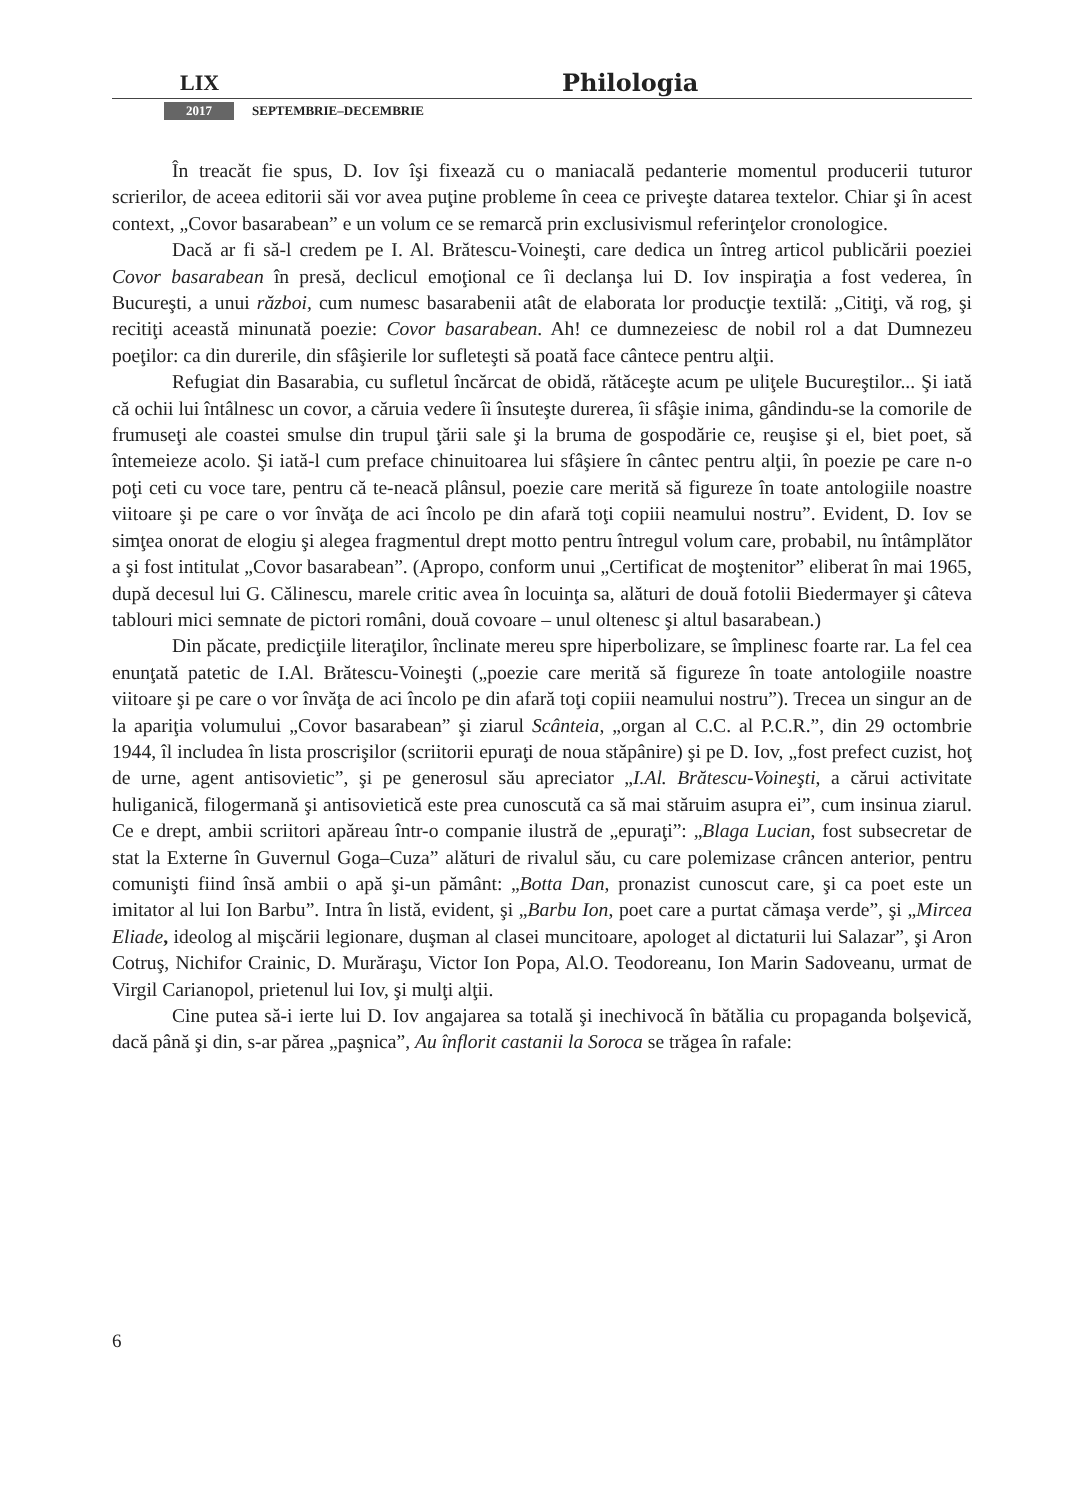LIX Philologia
2017 SEPTEMBRIE–DECEMBRIE
În treacăt fie spus, D. Iov îşi fixează cu o maniacală pedanterie momentul producerii tuturor scrierilor, de aceea editorii săi vor avea puţine probleme în ceea ce priveşte datarea textelor. Chiar şi în acest context, „Covor basarabean” e un volum ce se remarcă prin exclusivismul referinţelor cronologice.
Dacă ar fi să-l credem pe I. Al. Brătescu-Voineşti, care dedica un întreg articol publicării poeziei Covor basarabean în presă, declicul emoţional ce îi declanşa lui D. Iov inspiraţia a fost vederea, în Bucureşti, a unui război, cum numesc basarabenii atât de elaborata lor producţie textilă: „Citiţi, vă rog, şi recitiţi această minunată poezie: Covor basarabean. Ah! ce dumnezeiesc de nobil rol a dat Dumnezeu poeţilor: ca din durerile, din sfâşierile lor sufleteşti să poată face cântece pentru alţii.
Refugiat din Basarabia, cu sufletul încărcat de obidă, rătăceşte acum pe uliţele Bucureştilor... Şi iată că ochii lui întâlnesc un covor, a căruia vedere îi însuteşte durerea, îi sfâşie inima, gândindu-se la comorile de frumuseţi ale coastei smulse din trupul ţării sale şi la bruma de gospodărie ce, reuşise şi el, biet poet, să întemeieze acolo. Şi iată-l cum preface chinuitoarea lui sfâşiere în cântec pentru alţii, în poezie pe care n-o poţi ceti cu voce tare, pentru că te-neacă plânsul, poezie care merită să figureze în toate antologiile noastre viitoare şi pe care o vor învăţa de aci încolo pe din afară toţi copiii neamului nostru”. Evident, D. Iov se simţea onorat de elogiu şi alegea fragmentul drept motto pentru întregul volum care, probabil, nu întâmplător a şi fost intitulat „Covor basarabean”. (Apropo, conform unui „Certificat de moştenitor” eliberat în mai 1965, după decesul lui G. Călinescu, marele critic avea în locuinţa sa, alături de două fotolii Biedermayer şi câteva tablouri mici semnate de pictori români, două covoare – unul oltenesc şi altul basarabean.)
Din păcate, predicţiile literaţilor, înclinate mereu spre hiperbolizare, se împlinesc foarte rar. La fel cea enunţată patetic de I.Al. Brătescu-Voineşti („poezie care merită să figureze în toate antologiile noastre viitoare şi pe care o vor învăţa de aci încolo pe din afară toţi copiii neamului nostru”). Trecea un singur an de la apariţia volumului „Covor basarabean” şi ziarul Scânteia, „organ al C.C. al P.C.R.”, din 29 octombrie 1944, îl includea în lista proscrişilor (scriitorii epuraţi de noua stăpânire) şi pe D. Iov, „fost prefect cuzist, hoţ de urne, agent antisovietic”, şi pe generosul său apreciator „I.Al. Brătescu-Voineşti, a cărui activitate huliganică, filogermană şi antisovietică este prea cunoscută ca să mai stăruim asupra ei”, cum insinua ziarul. Ce e drept, ambii scriitori apăreau într-o companie ilustră de „epuraţi”: „Blaga Lucian, fost subsecretar de stat la Externe în Guvernul Goga–Cuza” alături de rivalul său, cu care polemizase crâncen anterior, pentru comunişti fiind însă ambii o apă şi-un pământ: „Botta Dan, pronazist cunoscut care, şi ca poet este un imitator al lui Ion Barbu”. Intra în listă, evident, şi „Barbu Ion, poet care a purtat cămaşa verde”, şi „Mircea Eliade, ideolog al mişcării legionare, duşman al clasei muncitoare, apologet al dictaturii lui Salazar”, şi Aron Cotruş, Nichifor Crainic, D. Murăraşu, Victor Ion Popa, Al.O. Teodoreanu, Ion Marin Sadoveanu, urmat de Virgil Carianopol, prietenul lui Iov, şi mulţi alţii.
Cine putea să-i ierte lui D. Iov angajarea sa totală şi inechivocă în bătălia cu propaganda bolşevică, dacă până şi din, s-ar părea „paşnica”, Au înflorit castanii la Soroca se trăgea în rafale:
6